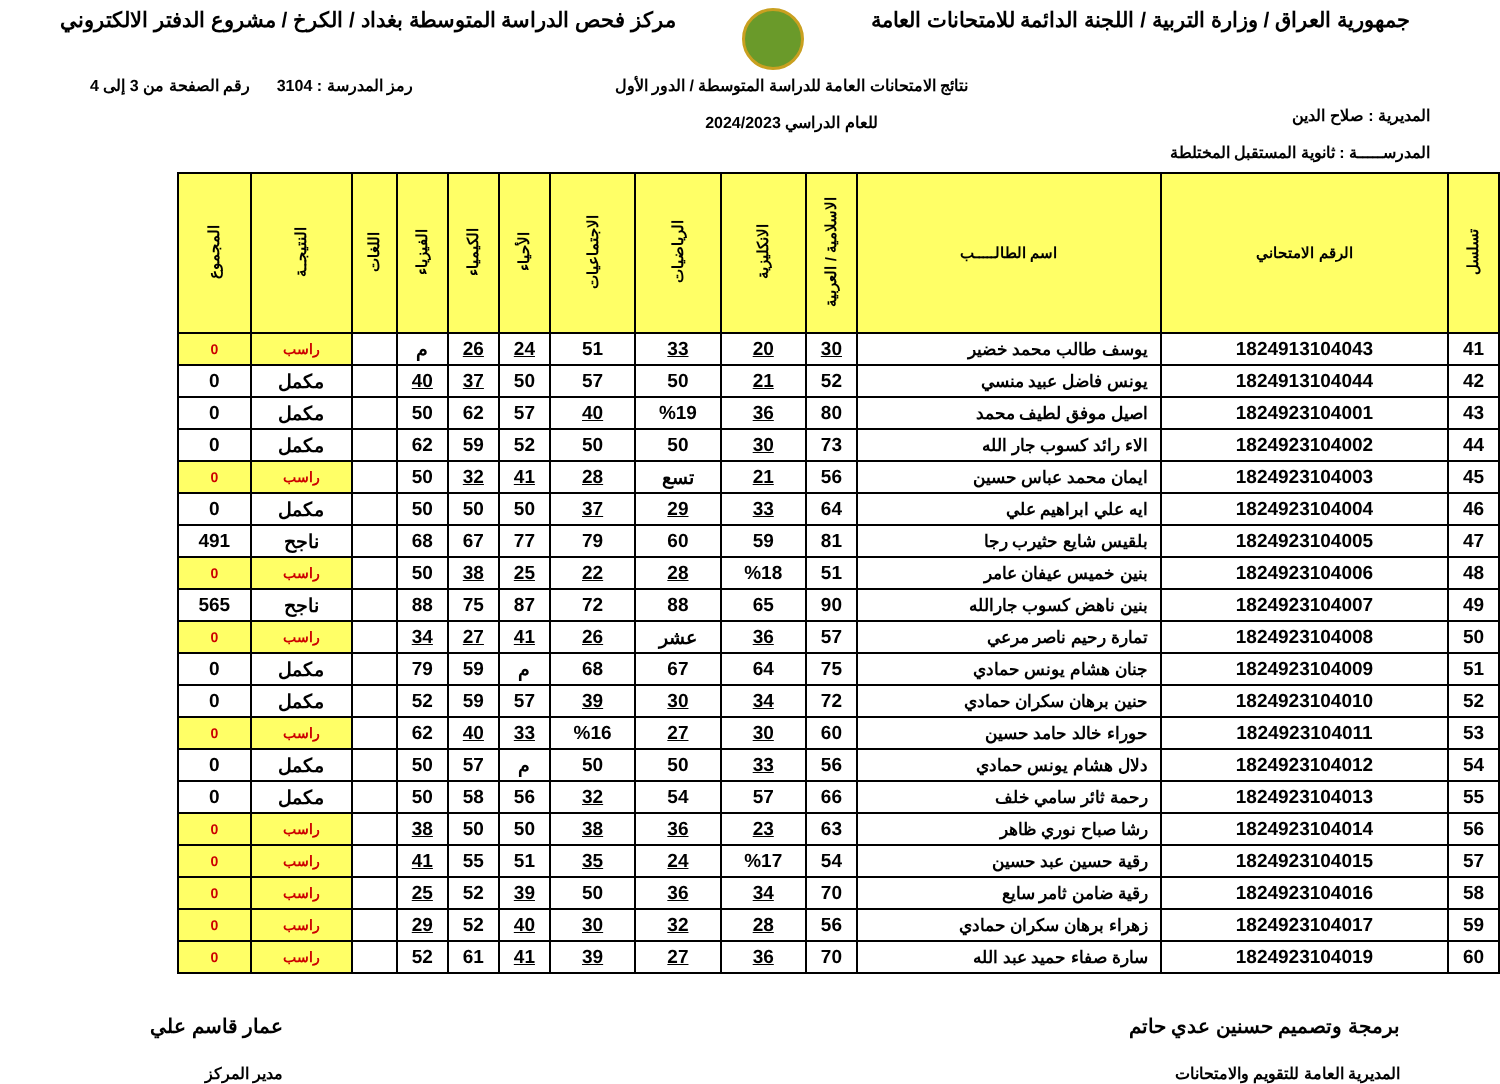جمهورية العراق / وزارة التربية / اللجنة الدائمة للامتحانات العامة
مركز فحص الدراسة المتوسطة بغداد / الكرخ / مشروع الدفتر الالكتروني
المديرية : صلاح الدين
المدرســـــة : ثانوية المستقبل المختلطة
نتائج الامتحانات العامة للدراسة المتوسطة / الدور الأول
للعام الدراسي 2024/2023
رمز المدرسة : 3104 رقم الصفحة من 3 إلى 4
| تسلسل | الرقم الامتحاني | اسم الطالـــــب | الاسلامية / العربية | الانكليزية | الرياضيات | الاجتماعيات | الأحياء | الكيمياء | الفيزياء | اللغات | النتيجــة | المجموع |
| --- | --- | --- | --- | --- | --- | --- | --- | --- | --- | --- | --- | --- |
| 41 | 1824913104043 | يوسف طالب محمد خضير | 30 | 20 | 33 | 51 | 24 | 26 | م | | راسب | 0 |
| 42 | 1824913104044 | يونس فاضل عبيد منسي | 52 | 21 | 50 | 57 | 50 | 37 | 40 | | مكمل | 0 |
| 43 | 1824923104001 | اصيل موفق لطيف محمد | 80 | 36 | %19 | 40 | 57 | 62 | 50 | | مكمل | 0 |
| 44 | 1824923104002 | الاء رائد كسوب جار الله | 73 | 30 | 50 | 50 | 52 | 59 | 62 | | مكمل | 0 |
| 45 | 1824923104003 | ايمان محمد عباس حسين | 56 | 21 | تسع | 28 | 41 | 32 | 50 | | راسب | 0 |
| 46 | 1824923104004 | ايه علي ابراهيم علي | 64 | 33 | 29 | 37 | 50 | 50 | 50 | | مكمل | 0 |
| 47 | 1824923104005 | بلقيس شايع حثيرب رجا | 81 | 59 | 60 | 79 | 77 | 67 | 68 | | ناجح | 491 |
| 48 | 1824923104006 | بنين خميس عيفان عامر | 51 | %18 | 28 | 22 | 25 | 38 | 50 | | راسب | 0 |
| 49 | 1824923104007 | بنين ناهض كسوب جارالله | 90 | 65 | 88 | 72 | 87 | 75 | 88 | | ناجح | 565 |
| 50 | 1824923104008 | تمارة رحيم ناصر مرعي | 57 | 36 | عشر | 26 | 41 | 27 | 34 | | راسب | 0 |
| 51 | 1824923104009 | جنان هشام يونس حمادي | 75 | 64 | 67 | 68 | م | 59 | 79 | | مكمل | 0 |
| 52 | 1824923104010 | حنين برهان سكران حمادي | 72 | 34 | 30 | 39 | 57 | 59 | 52 | | مكمل | 0 |
| 53 | 1824923104011 | حوراء خالد حامد حسين | 60 | 30 | 27 | %16 | 33 | 40 | 62 | | راسب | 0 |
| 54 | 1824923104012 | دلال هشام يونس حمادي | 56 | 33 | 50 | 50 | م | 57 | 50 | | مكمل | 0 |
| 55 | 1824923104013 | رحمة ثائر سامي خلف | 66 | 57 | 54 | 32 | 56 | 58 | 50 | | مكمل | 0 |
| 56 | 1824923104014 | رشا صباح نوري ظاهر | 63 | 23 | 36 | 38 | 50 | 50 | 38 | | راسب | 0 |
| 57 | 1824923104015 | رقية حسين عبد حسين | 54 | %17 | 24 | 35 | 51 | 55 | 41 | | راسب | 0 |
| 58 | 1824923104016 | رقية ضامن ثامر سايع | 70 | 34 | 36 | 50 | 39 | 52 | 25 | | راسب | 0 |
| 59 | 1824923104017 | زهراء برهان سكران حمادي | 56 | 28 | 32 | 30 | 40 | 52 | 29 | | راسب | 0 |
| 60 | 1824923104019 | سارة صفاء حميد عبد الله | 70 | 36 | 27 | 39 | 41 | 61 | 52 | | راسب | 0 |
برمجة وتصميم حسنين عدي حاتم
المديرية العامة للتقويم والامتحانات
عمار قاسم علي
مدير المركز